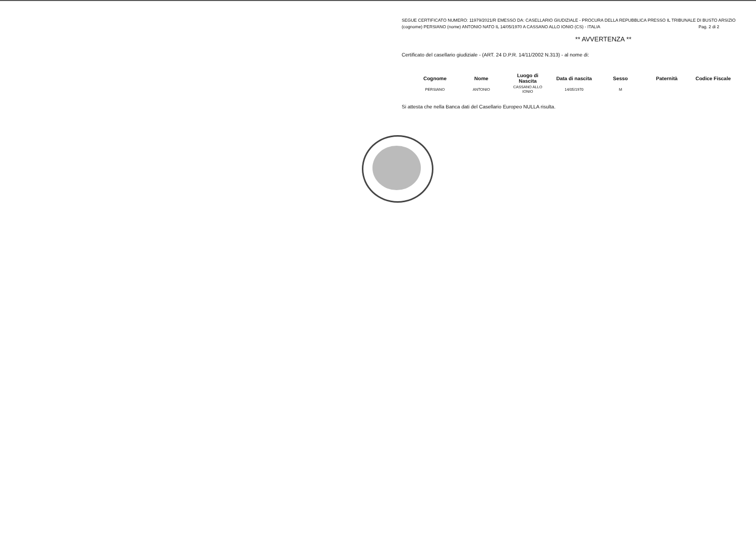SEGUE CERTIFICATO NUMERO: 11979/2021/R EMESSO DA: CASELLARIO GIUDIZIALE - PROCURA DELLA REPUBBLICA PRESSO IL TRIBUNALE DI BUSTO ARSIZIO
(cognome) PERSIANO (nome) ANTONIO NATO IL 14/05/1970 A CASSANO ALLO IONIO (CS) - ITALIA Pag. 2 di 2
** AVVERTENZA **
Certificato del casellario giudiziale - (ART. 24 D.P.R. 14/11/2002 N.313) - al nome di:
| Cognome | Nome | Luogo di Nascita | Data di nascita | Sesso | Paternità | Codice Fiscale |
| --- | --- | --- | --- | --- | --- | --- |
| PERSIANO | ANTONIO | CASSANO ALLO IONIO | 14/05/1970 | M | | |
Si attesta che nella Banca dati del Casellario Europeo NULLA risulta.